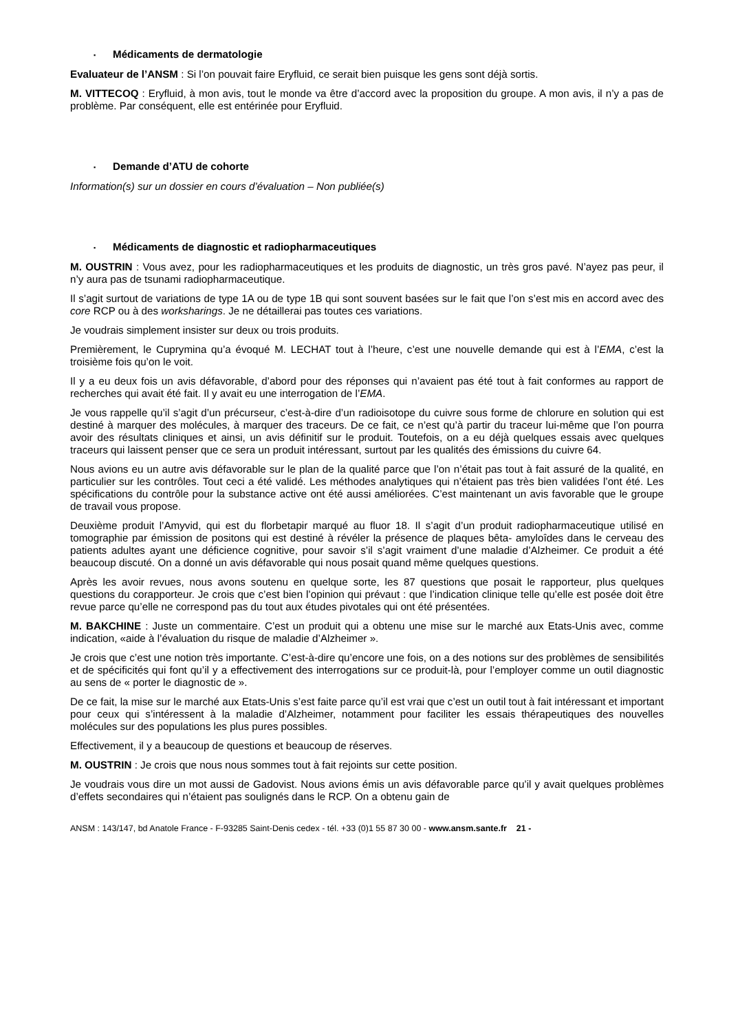▪ Médicaments de dermatologie
Evaluateur de l’ANSM : Si l’on pouvait faire Eryfluid, ce serait bien puisque les gens sont déjà sortis.
M. VITTECOQ : Eryfluid, à mon avis, tout le monde va être d’accord avec la proposition du groupe. A mon avis, il n’y a pas de problème. Par conséquent, elle est entérinée pour Eryfluid.
▪ Demande d’ATU de cohorte
Information(s) sur un dossier en cours d’évaluation – Non publiée(s)
▪ Médicaments de diagnostic et radiopharmaceutiques
M. OUSTRIN : Vous avez, pour les radiopharmaceutiques et les produits de diagnostic, un très gros pavé. N’ayez pas peur, il n’y aura pas de tsunami radiopharmaceutique.
Il s’agit surtout de variations de type 1A ou de type 1B qui sont souvent basées sur le fait que l’on s’est mis en accord avec des core RCP ou à des worksharings. Je ne détaillerai pas toutes ces variations.
Je voudrais simplement insister sur deux ou trois produits.
Premièrement, le Cuprymina qu’a évoqué M. LECHAT tout à l’heure, c’est une nouvelle demande qui est à l’EMA, c’est la troisième fois qu’on le voit.
Il y a eu deux fois un avis défavorable, d’abord pour des réponses qui n’avaient pas été tout à fait conformes au rapport de recherches qui avait été fait. Il y avait eu une interrogation de l’EMA.
Je vous rappelle qu’il s’agit d’un précurseur, c’est-à-dire d’un radioisotope du cuivre sous forme de chlorure en solution qui est destiné à marquer des molécules, à marquer des traceurs. De ce fait, ce n’est qu’à partir du traceur lui-même que l’on pourra avoir des résultats cliniques et ainsi, un avis définitif sur le produit. Toutefois, on a eu déjà quelques essais avec quelques traceurs qui laissent penser que ce sera un produit intéressant, surtout par les qualités des émissions du cuivre 64.
Nous avions eu un autre avis défavorable sur le plan de la qualité parce que l’on n’était pas tout à fait assuré de la qualité, en particulier sur les contrôles. Tout ceci a été validé. Les méthodes analytiques qui n’étaient pas très bien validées l’ont été. Les spécifications du contrôle pour la substance active ont été aussi améliorées. C’est maintenant un avis favorable que le groupe de travail vous propose.
Deuxième produit l’Amyvid, qui est du florbetapir marqué au fluor 18. Il s’agit d’un produit radiopharmaceutique utilisé en tomographie par émission de positons qui est destiné à révéler la présence de plaques bêta- amyloîdes dans le cerveau des patients adultes ayant une déficience cognitive, pour savoir s’il s’agit vraiment d’une maladie d’Alzheimer. Ce produit a été beaucoup discuté. On a donné un avis défavorable qui nous posait quand même quelques questions.
Après les avoir revues, nous avons soutenu en quelque sorte, les 87 questions que posait le rapporteur, plus quelques questions du corapporteur. Je crois que c’est bien l’opinion qui prévaut : que l’indication clinique telle qu’elle est posée doit être revue parce qu’elle ne correspond pas du tout aux études pivotales qui ont été présentées.
M. BAKCHINE : Juste un commentaire. C’est un produit qui a obtenu une mise sur le marché aux Etats-Unis avec, comme indication, «aide à l’évaluation du risque de maladie d’Alzheimer ».
Je crois que c’est une notion très importante. C’est-à-dire qu’encore une fois, on a des notions sur des problèmes de sensibilités et de spécificités qui font qu’il y a effectivement des interrogations sur ce produit-là, pour l’employer comme un outil diagnostic au sens de « porter le diagnostic de ».
De ce fait, la mise sur le marché aux Etats-Unis s’est faite parce qu’il est vrai que c’est un outil tout à fait intéressant et important pour ceux qui s’intéressent à la maladie d’Alzheimer, notamment pour faciliter les essais thérapeutiques des nouvelles molécules sur des populations les plus pures possibles.
Effectivement, il y a beaucoup de questions et beaucoup de réserves.
M. OUSTRIN : Je crois que nous nous sommes tout à fait rejoints sur cette position.
Je voudrais vous dire un mot aussi de Gadovist. Nous avions émis un avis défavorable parce qu’il y avait quelques problèmes d’effets secondaires qui n’étaient pas soulignés dans le RCP. On a obtenu gain de
ANSM : 143/147, bd Anatole France - F-93285 Saint-Denis cedex - tél. +33 (0)1 55 87 30 00 - www.ansm.sante.fr 21 -